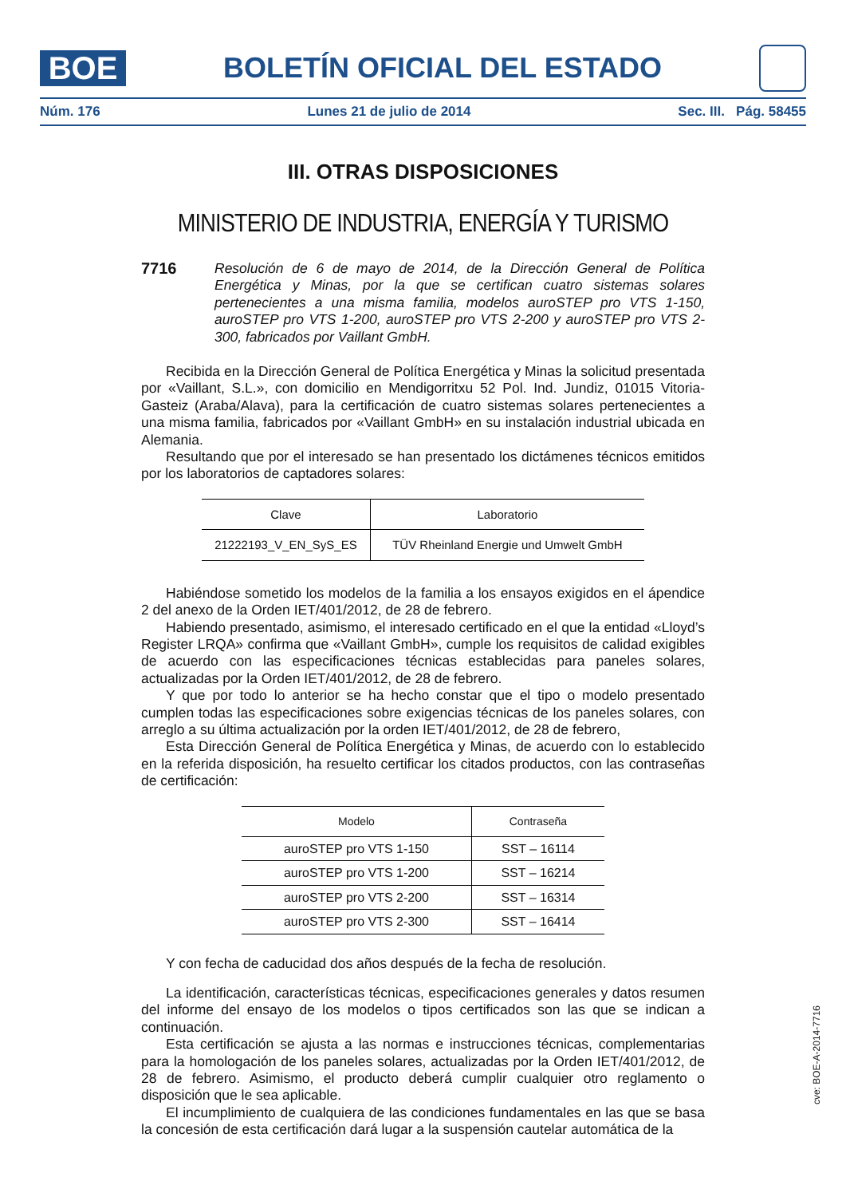BOE
BOLETÍN OFICIAL DEL ESTADO
Núm. 176 Lunes 21 de julio de 2014 Sec. III. Pág. 58455
III. OTRAS DISPOSICIONES
MINISTERIO DE INDUSTRIA, ENERGÍA Y TURISMO
7716 Resolución de 6 de mayo de 2014, de la Dirección General de Política Energética y Minas, por la que se certifican cuatro sistemas solares pertenecientes a una misma familia, modelos auroSTEP pro VTS 1-150, auroSTEP pro VTS 1-200, auroSTEP pro VTS 2-200 y auroSTEP pro VTS 2-300, fabricados por Vaillant GmbH.
Recibida en la Dirección General de Política Energética y Minas la solicitud presentada por «Vaillant, S.L.», con domicilio en Mendigorritxu 52 Pol. Ind. Jundiz, 01015 Vitoria-Gasteiz (Araba/Alava), para la certificación de cuatro sistemas solares pertenecientes a una misma familia, fabricados por «Vaillant GmbH» en su instalación industrial ubicada en Alemania.
Resultando que por el interesado se han presentado los dictámenes técnicos emitidos por los laboratorios de captadores solares:
| Clave | Laboratorio |
| --- | --- |
| 21222193_V_EN_SyS_ES | TÜV Rheinland Energie und Umwelt GmbH |
Habiéndose sometido los modelos de la familia a los ensayos exigidos en el ápendice 2 del anexo de la Orden IET/401/2012, de 28 de febrero.
Habiendo presentado, asimismo, el interesado certificado en el que la entidad «Lloyd’s Register LRQA» confirma que «Vaillant GmbH», cumple los requisitos de calidad exigibles de acuerdo con las especificaciones técnicas establecidas para paneles solares, actualizadas por la Orden IET/401/2012, de 28 de febrero.
Y que por todo lo anterior se ha hecho constar que el tipo o modelo presentado cumplen todas las especificaciones sobre exigencias técnicas de los paneles solares, con arreglo a su última actualización por la orden IET/401/2012, de 28 de febrero,
Esta Dirección General de Política Energética y Minas, de acuerdo con lo establecido en la referida disposición, ha resuelto certificar los citados productos, con las contraseñas de certificación:
| Modelo | Contraseña |
| --- | --- |
| auroSTEP pro VTS 1-150 | SST – 16114 |
| auroSTEP pro VTS 1-200 | SST – 16214 |
| auroSTEP pro VTS 2-200 | SST – 16314 |
| auroSTEP pro VTS 2-300 | SST – 16414 |
Y con fecha de caducidad dos años después de la fecha de resolución.
La identificación, características técnicas, especificaciones generales y datos resumen del informe del ensayo de los modelos o tipos certificados son las que se indican a continuación.
Esta certificación se ajusta a las normas e instrucciones técnicas, complementarias para la homologación de los paneles solares, actualizadas por la Orden IET/401/2012, de 28 de febrero. Asimismo, el producto deberá cumplir cualquier otro reglamento o disposición que le sea aplicable.
El incumplimiento de cualquiera de las condiciones fundamentales en las que se basa la concesión de esta certificación dará lugar a la suspensión cautelar automática de la
cve: BOE-A-2014-7716